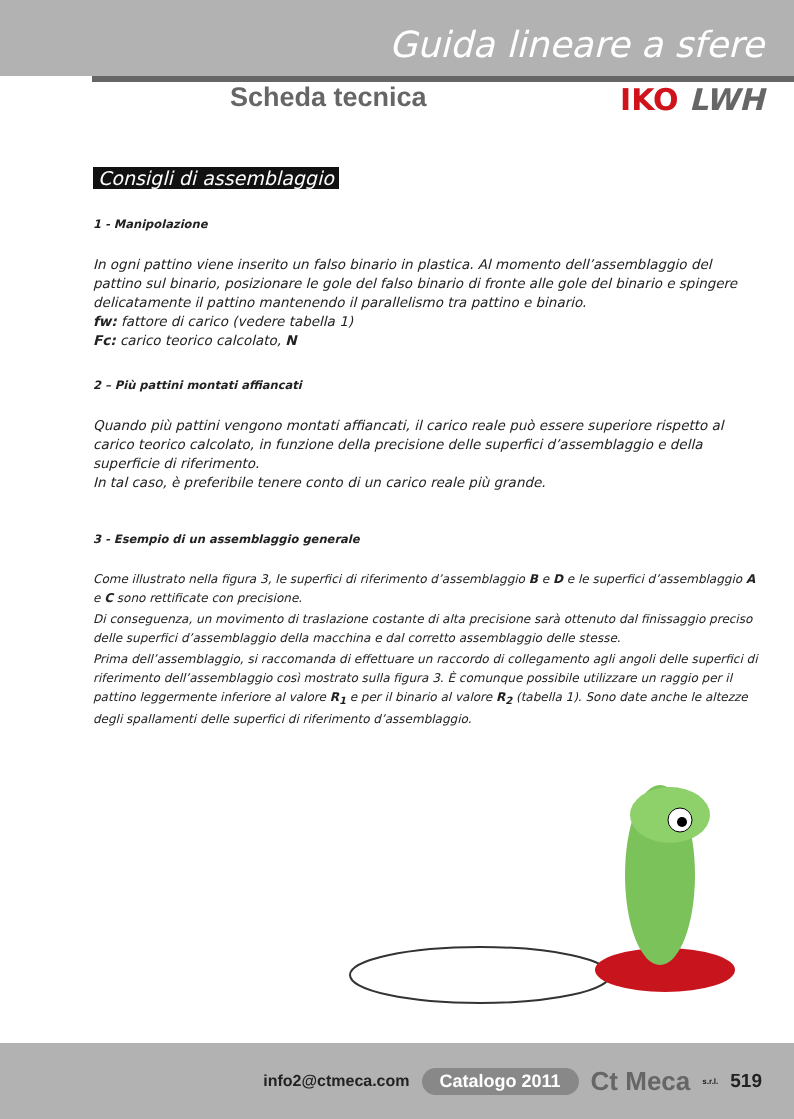Guida lineare a sfere
Scheda tecnica IKO LWH
Consigli di assemblaggio
1 - Manipolazione
In ogni pattino viene inserito un falso binario in plastica. Al momento dell’assemblaggio del pattino sul binario, posizionare le gole del falso binario di fronte alle gole del binario e spingere delicatamente il pattino mantenendo il parallelismo tra pattino e binario.
fw: fattore di carico (vedere tabella 1)
Fc: carico teorico calcolato, N
2 – Più pattini montati affiancati
Quando più pattini vengono montati affiancati, il carico reale può essere superiore rispetto al carico teorico calcolato, in funzione della precisione delle superfici d’assemblaggio e della superficie di riferimento.
In tal caso, è preferibile tenere conto di un carico reale più grande.
3 - Esempio di un assemblaggio generale
Come illustrato nella figura 3, le superfici di riferimento d’assemblaggio B e D e le superfici d’assemblaggio A e C sono rettificate con precisione.
Di conseguenza, un movimento di traslazione costante di alta precisione sarà ottenuto dal finissaggio preciso delle superfici d’assemblaggio della macchina e dal corretto assemblaggio delle stesse.
Prima dell’assemblaggio, si raccomanda di effettuare un raccordo di collegamento agli angoli delle superfici di riferimento dell’assemblaggio così mostrato sulla figura 3. È comunque possibile utilizzare un raggio per il pattino leggermente inferiore al valore R<sub>1</sub> e per il binario al valore R<sub>2</sub> (tabella 1). Sono date anche le altezze degli spallamenti delle superfici di riferimento d’assemblaggio.
info2@ctmeca.com Catalogo 2011 Ct Meca s.r.l. 519